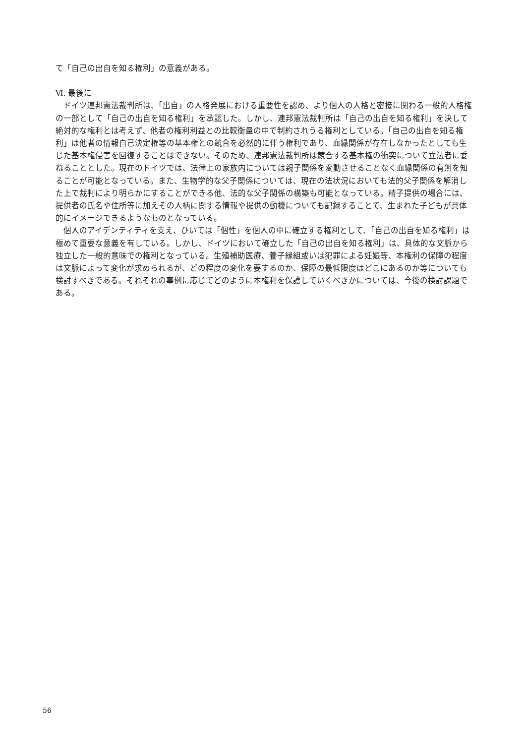て「自己の出自を知る権利」の意義がある。
Ⅵ. 最後に
ドイツ連邦憲法裁判所は、「出自」の人格発展における重要性を認め、より個人の人格と密接に関わる一般的人格権の一部として「自己の出自を知る権利」を承認した。しかし、連邦憲法裁判所は「自己の出自を知る権利」を決して絶対的な権利とは考えず、他者の権利利益との比較衡量の中で制約されうる権利としている。「自己の出自を知る権利」は他者の情報自己決定権等の基本権との競合を必然的に伴う権利であり、血縁関係が存在しなかったとしても生じた基本権侵害を回復することはできない。そのため、連邦憲法裁判所は競合する基本権の衝突について立法者に委ねることとした。現在のドイツでは、法律上の家族内については親子関係を変動させることなく血縁関係の有無を知ることが可能となっている。また、生物学的な父子関係については、現在の法状況においても法的父子関係を解消した上で裁判により明らかにすることができる他、法的な父子関係の構築も可能となっている。精子提供の場合には、提供者の氏名や住所等に加えその人柄に関する情報や提供の動機についても記録することで、生まれた子どもが具体的にイメージできるようなものとなっている。
個人のアイデンティティを支え、ひいては「個性」を個人の中に確立する権利として、「自己の出自を知る権利」は極めて重要な意義を有している。しかし、ドイツにおいて確立した「自己の出自を知る権利」は、具体的な文脈から独立した一般的意味での権利となっている。生殖補助医療、養子縁組或いは犯罪による妊娠等、本権利の保障の程度は文脈によって変化が求められるが、どの程度の変化を要するのか、保障の最低限度はどこにあるのか等についても検討すべきである。それぞれの事例に応じてどのように本権利を保護していくべきかについては、今後の検討課題である。
56